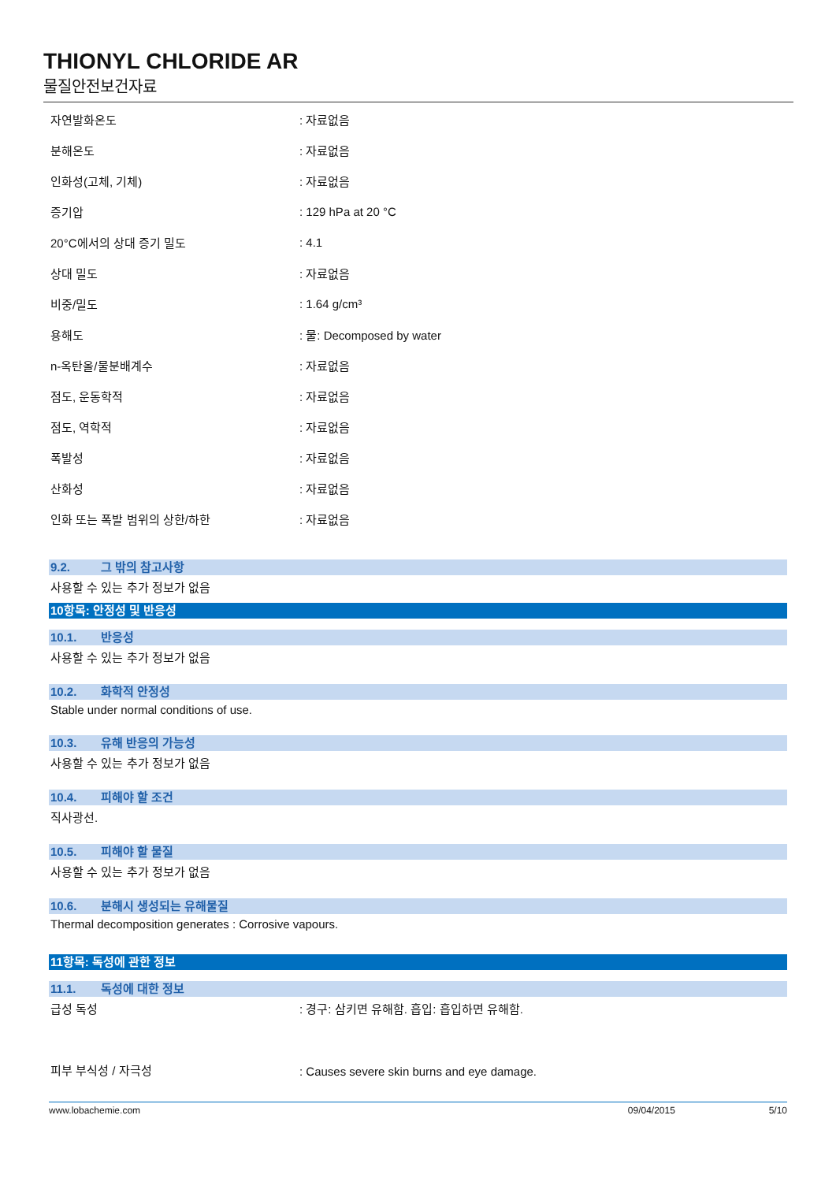THIONYL CHLORIDE AR
물질안전보건자료
| 자연발화온도 | : 자료없음 |
| 분해온도 | : 자료없음 |
| 인화성(고체, 기체) | : 자료없음 |
| 증기압 | : 129 hPa at 20 °C |
| 20°C에서의 상대 증기 밀도 | : 4.1 |
| 상대 밀도 | : 자료없음 |
| 비중/밀도 | : 1.64 g/cm³ |
| 용해도 | : 물: Decomposed by water |
| n-옥탄올/물분배계수 | : 자료없음 |
| 점도, 운동학적 | : 자료없음 |
| 점도, 역학적 | : 자료없음 |
| 폭발성 | : 자료없음 |
| 산화성 | : 자료없음 |
| 인화 또는 폭발 범위의 상한/하한 | : 자료없음 |
9.2. 그 밖의 참고사항
사용할 수 있는 추가 정보가 없음
10항목: 안정성 및 반응성
10.1. 반응성
사용할 수 있는 추가 정보가 없음
10.2. 화학적 안정성
Stable under normal conditions of use.
10.3. 유해 반응의 가능성
사용할 수 있는 추가 정보가 없음
10.4. 피해야 할 조건
직사광선.
10.5. 피해야 할 물질
사용할 수 있는 추가 정보가 없음
10.6. 분해시 생성되는 유해물질
Thermal decomposition generates : Corrosive vapours.
11항목: 독성에 관한 정보
11.1. 독성에 대한 정보
| 급성 독성 | : 경구: 삼키면 유해함. 흡입: 흡입하면 유해함. |
| 피부 부식성 / 자극성 | : Causes severe skin burns and eye damage. |
www.lobachemie.com 09/04/2015 5/10